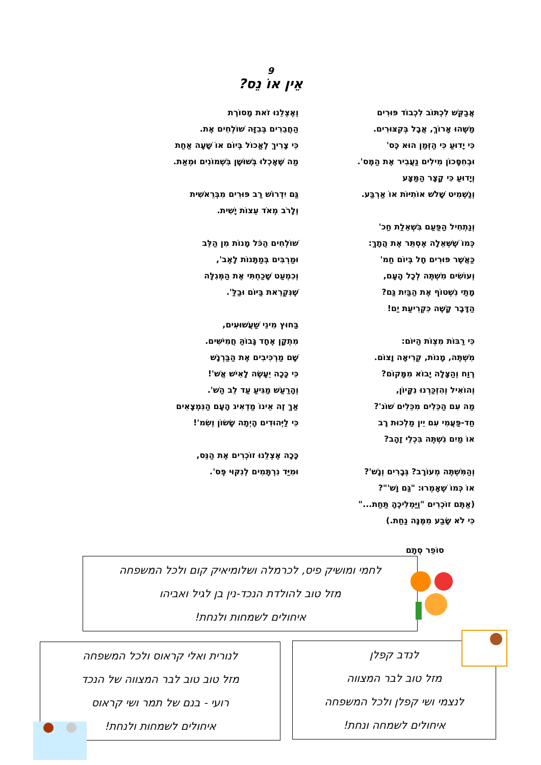9
אֵין אוֹ נֵס?
אֲבַקֵּשׁ לִכְתּוֹב לִכְבוֹד פּוּרִים
מַשֶּׁהוּ אָרוֹךְ, אֲבָל בְּקִצּוּרִים.
כִּי יָדוּעַ כִּי הַזְּמַן הוּא כֶּס'
וּבְחִסָּכוֹן מִילִים נַעֲבִיר אֶת הַמֶּס'.
וְיָדוּעַ כִּי קָצָר הַמַּצָּע
וְנַשְׁמִיט שָׁלֹשׁ אוֹתִיּוֹת אוֹ אַרְבַּע.
וְנַתְחִיל הַפַּעַם בִּשְׁאֵלַת חַכ'
כְּמוֹ שֶׁשְּׁאֵלָה אֶסְתֵּר אֶת הֲתָךְ:
כַּאֲשֶׁר פּוּרִים חָל בְּיוֹם חַמ'
וְעוֹשִׂים מִשְׁתֶּה לְכָל הָעָם,
מָתַי נִשְׁטוֹף אֶת הַבַּיִת גַּם?
הַדָּבָר קָשֶׁה כִּקְרִיעַת יַם!
כִּי רַבּוֹת מִצְוֹת הַיּוֹם:
מִשְׁתֶּה, מָנוֹת, קְרִיאָה וָצוֹם.
רֶוַח וְהַצָּלָה יָבוֹא מִמָּקוֹם?
וְהוֹאִיל וְהִזְכַּרְנוּ נִקָּיוֹן,
מַה עִם הַכֵּלִים מִכֵּלִים שׁוֹנ'?
חַד-פַּעֲמִי עִם יֵין מַלְכוּת רָב
אוֹ מַיִם נִשְׁתֶּה בִּכְלֵי זָהָב?
וְהַמִּשְׁתֶּה מְעוֹרָב? גְּבָרִים וְנָשׁ'?
אוֹ כְּמוֹ שֶׁאָמְרוּ: "גַּם וָשׁ'"?
(אַתֶּם זוֹכְרִים "וַיַּמְלִיכֶהָ תַּחַת..."
כִּי לֹא שָׂבַע מִמֶּנָּה נַחַת.)
וְאֶצְלֵנוּ זֹאת מָסוֹרֶת
הַחֲבֵרִים בְּבִזָּה שׁוֹלְחִים אֶת.
כִּי צָרִיךְ לֶאֱכוֹל בְּיוֹם אוֹ שָׁעָה אַחַת
מַה שֶּׁאָכְלוּ בְּשׁוּשָׁן בִּשְׁמוֹנִים וּמְאַת.
גַּם יִדְרוֹשׁ רַב פּוּרִים מִבְּרֵאשִׁית
וְלָרֹב מְאֹד עֵצוֹת יָשִׁית.
שׁוֹלְחִים הַכֹּל מָנוֹת מִן הַלֵּב
וּמַרְבִּים בְּמַתָּנוֹת לָאֶב',
וְכִמְעַט שָׁכַחְתִּי אֶת הַמְּגִלָּה
שֶׁנִּקְרֵאת בַּיּוֹם וּבַלַּ'.
בַּחוּץ מִינֵי שַׁעֲשׁוּעִים,
מִתְקָן אֶחָד גָּבוֹהַּ חֲמִישִּׁים.
שָׁם מַרְכִּיבִים אֶת הַבַּרְנָשׁ
כִּי כָּכָה יֵעָשֶׂה לָאִישׁ אֲשׁ'!
וְהָרַעַשׁ מַגִּיעַ עַד לֵב הַשׁ'.
אַךְ זֶה אֵינוֹ מַדְאִיג הָעָם הַנִּמְצָאִים
כִּי לַיְּהוּדִים הָיְתָה שָׂשׂוֹן וְשִׂמ'!
כָּכָה אֶצְלֵנוּ זוֹכְרִים אֶת הַנֵּס,
וּמִיַּד נִרְתָּמִים לְנִקּוּי פֶּס'.
סוֹפֵר סְתָם
לחמי ומושיק פיס, לכרמלה ושלומיאיק קום ולכל המשפחה
מזל טוב להולדת הנכד-נין בן לגיל ואביהו
איחולים לשמחות ולנחת!
לנורית ואלי קראוס ולכל המשפחה
מזל טוב טוב לבר המצווה של הנכד
רועי - בנם של תמר ושי קראוס
איחולים לשמחות ולנחת!
לנדב קפלן
מזל טוב לבר המצווה
לנצמי ושי קפלן ולכל המשפחה
איחולים לשמחה ונחת!